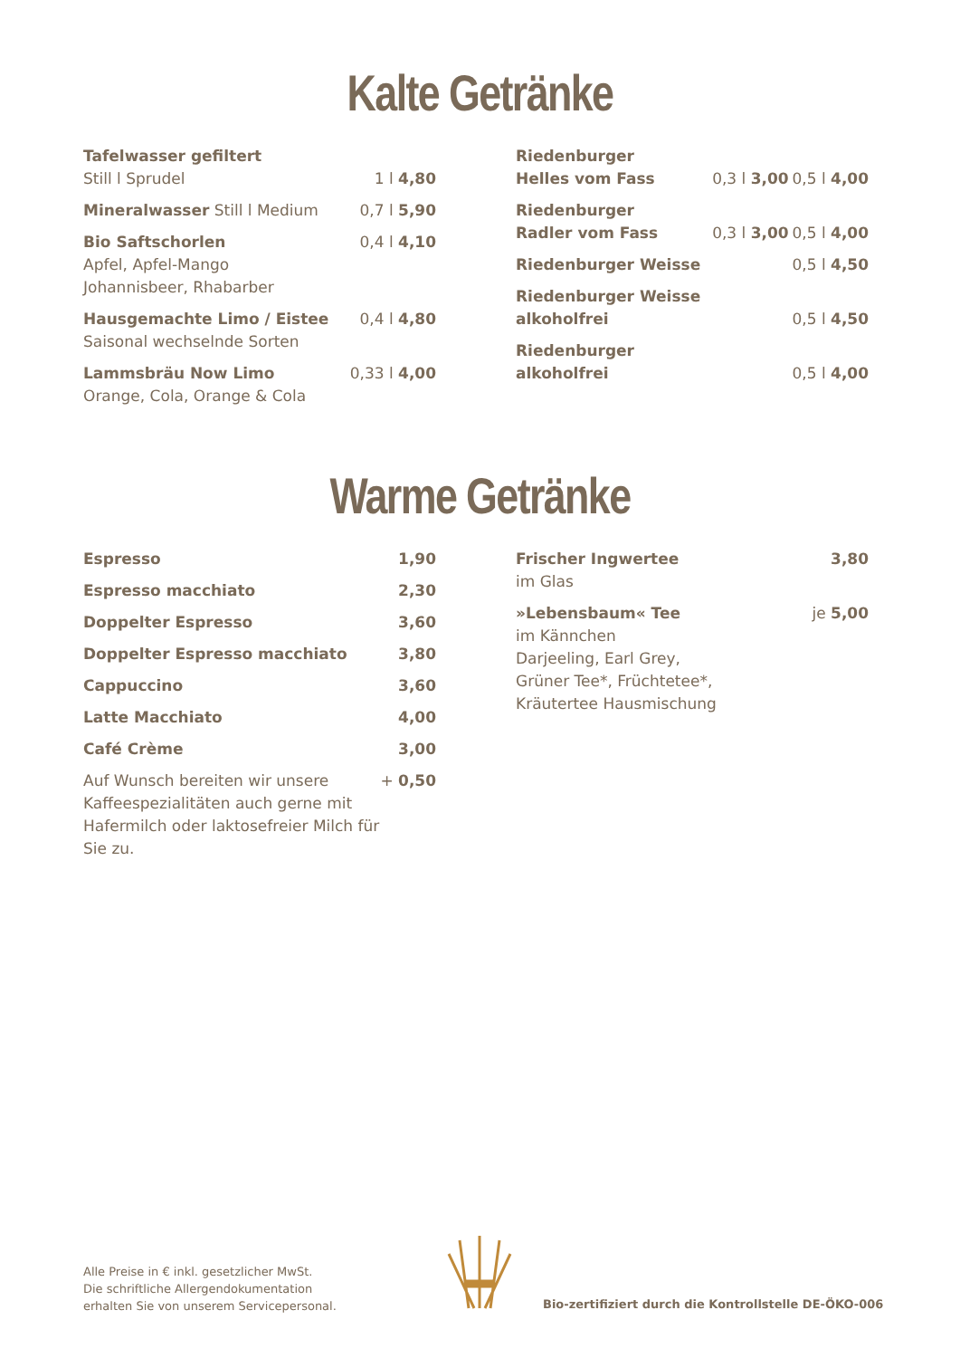Kalte Getränke
| Tafelwasser gefiltert Still l Sprudel | 1 l 4,80 |
| Mineralwasser Still l Medium | 0,7 l 5,90 |
| Bio Saftschorlen Apfel, Apfel-Mango Johannisbeer, Rhabarber | 0,4 l 4,10 |
| Hausgemachte Limo / Eistee Saisonal wechselnde Sorten | 0,4 l 4,80 |
| Lammsbräu Now Limo Orange, Cola, Orange & Cola | 0,33 l 4,00 |
| Riedenburger Helles vom Fass | 0,3 l 3,00 | 0,5 l 4,00 |
| Riedenburger Radler vom Fass | 0,3 l 3,00 | 0,5 l 4,00 |
| Riedenburger Weisse | | 0,5 l 4,50 |
| Riedenburger Weisse alkoholfrei | | 0,5 l 4,50 |
| Riedenburger alkoholfrei | | 0,5 l 4,00 |
Warme Getränke
| Espresso | 1,90 |
| Espresso macchiato | 2,30 |
| Doppelter Espresso | 3,60 |
| Doppelter Espresso macchiato | 3,80 |
| Cappuccino | 3,60 |
| Latte Macchiato | 4,00 |
| Café Crème | 3,00 |
| Auf Wunsch bereiten wir unsere Kaffeespezialitäten auch gerne mit Hafermilch oder laktosefreier Milch für Sie zu. | + 0,50 |
| Frischer Ingwertee im Glas | 3,80 |
| »Lebensbaum« Tee im Kännchen Darjeeling, Earl Grey, Grüner Tee*, Früchtetee*, Kräutertee Hausmischung | je 5,00 |
Alle Preise in € inkl. gesetzlicher MwSt.
Die schriftliche Allergendokumentation
erhalten Sie von unserem Servicepersonal.
Bio-zertifiziert durch die Kontrollstelle DE-ÖKO-006